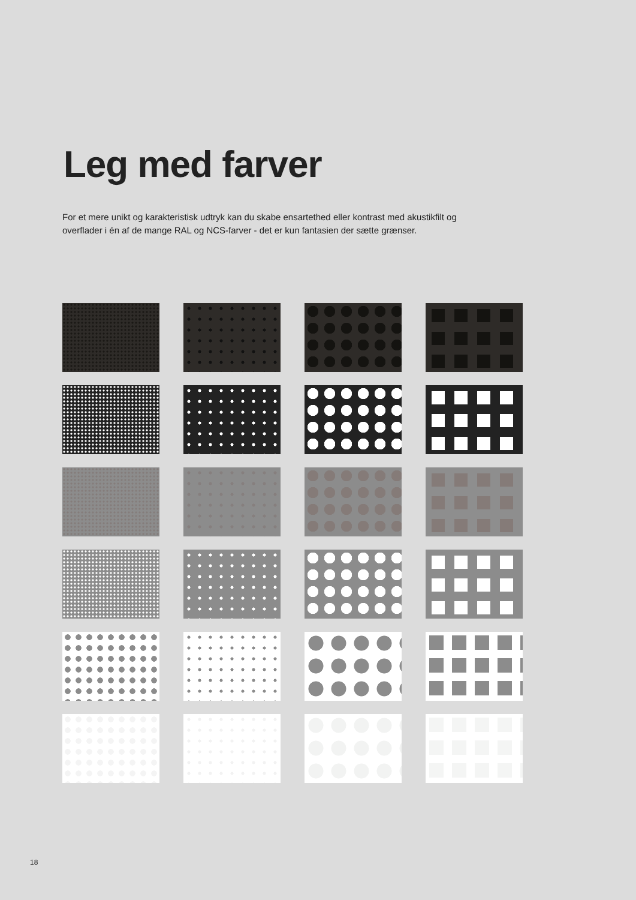Leg med farver
For et mere unikt og karakteristisk udtryk kan du skabe ensartethed eller kontrast med akustikfilt og overflader i én af de mange RAL og NCS-farver - det er kun fantasien der sætte grænser.
18